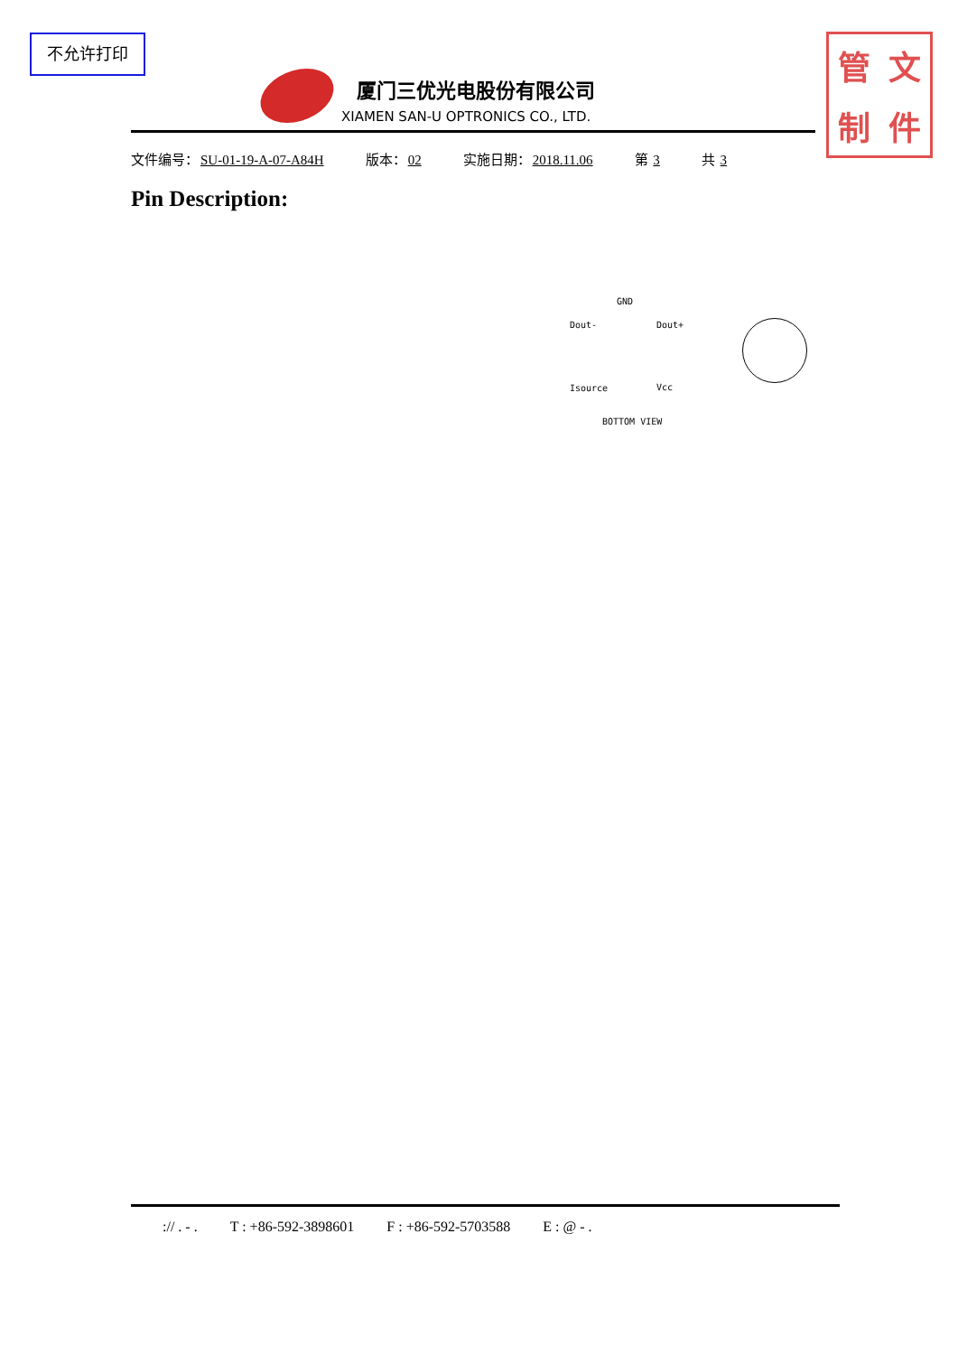不允许打印
厦门三优光电股份有限公司
XIAMEN SAN-U OPTRONICS CO., LTD.
管文制件
文件编号：SU-01-19-A-07-A84H 版本：02 实施日期：2018.11.06 第 3 共 3
Pin Description:
GND
Dout- Dout+
Isource Vcc
BOTTOM VIEW
:// . - . T : +86-592-3898601 F : +86-592-5703588 E : @ - .